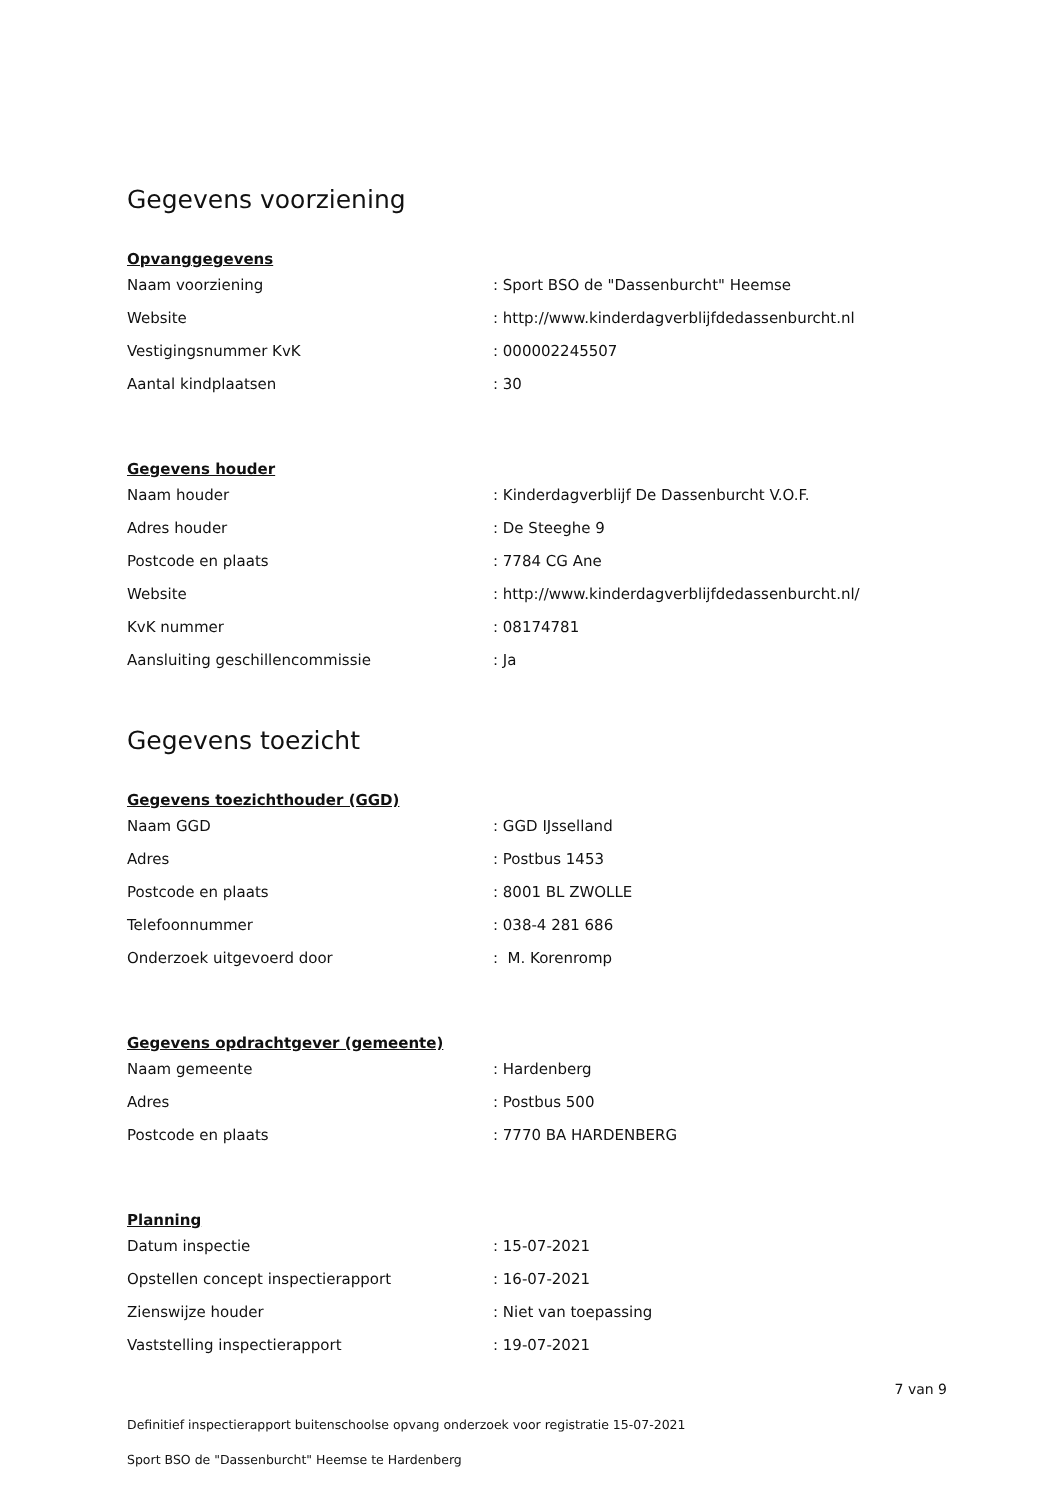Gegevens voorziening
Opvanggegevens
Naam voorziening: Sport BSO de "Dassenburcht" Heemse
Website: http://www.kinderdagverblijfdedassenburcht.nl
Vestigingsnummer KvK: 000002245507
Aantal kindplaatsen: 30
Gegevens houder
Naam houder: Kinderdagverblijf De Dassenburcht V.O.F.
Adres houder: De Steeghe 9
Postcode en plaats: 7784 CG Ane
Website: http://www.kinderdagverblijfdedassenburcht.nl/
KvK nummer: 08174781
Aansluiting geschillencommissie: Ja
Gegevens toezicht
Gegevens toezichthouder (GGD)
Naam GGD: GGD IJsselland
Adres: Postbus 1453
Postcode en plaats: 8001 BL ZWOLLE
Telefoonnummer: 038-4 281 686
Onderzoek uitgevoerd door: M. Korenromp
Gegevens opdrachtgever (gemeente)
Naam gemeente: Hardenberg
Adres: Postbus 500
Postcode en plaats: 7770 BA HARDENBERG
Planning
Datum inspectie: 15-07-2021
Opstellen concept inspectierapport: 16-07-2021
Zienswijze houder: Niet van toepassing
Vaststelling inspectierapport: 19-07-2021
7 van 9
Definitief inspectierapport buitenschoolse opvang onderzoek voor registratie 15-07-2021
Sport BSO de "Dassenburcht" Heemse te Hardenberg